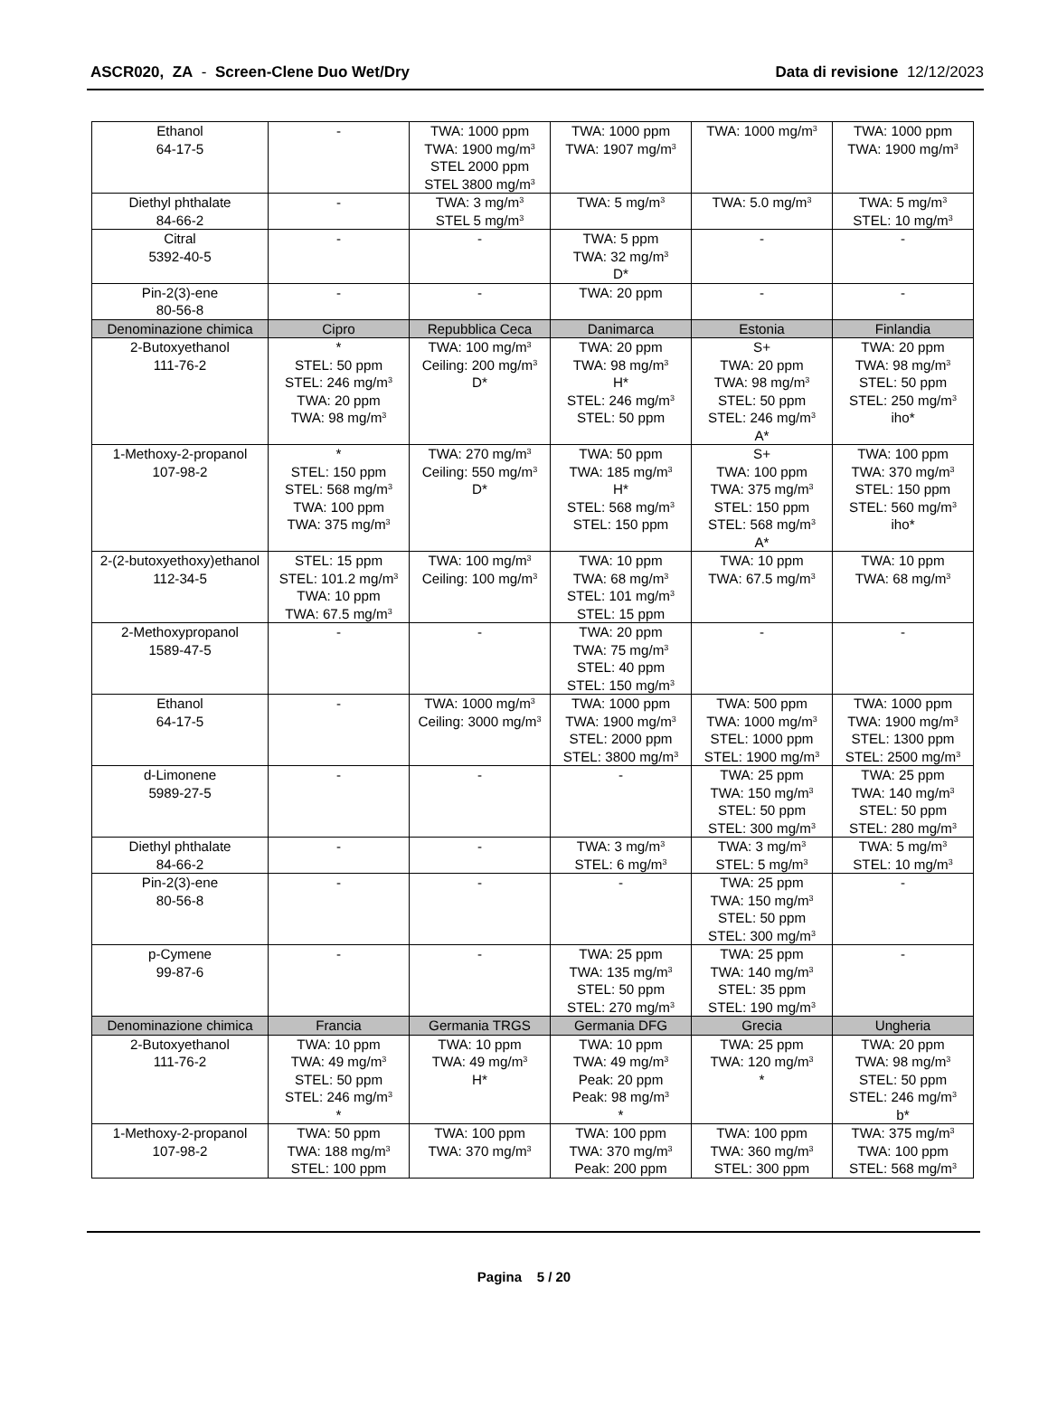ASCR020, ZA - Screen-Clene Duo Wet/Dry Data di revisione 12/12/2023
| Ethanol 64-17-5 | - | TWA: 1000 ppm TWA: 1900 mg/m<sup>3</sup> STEL 2000 ppm STEL 3800 mg/m<sup>3</sup> | TWA: 1000 ppm TWA: 1907 mg/m<sup>3</sup> | TWA: 1000 mg/m<sup>3</sup> | TWA: 1000 ppm TWA: 1900 mg/m<sup>3</sup> |
| Diethyl phthalate 84-66-2 | - | TWA: 3 mg/m<sup>3</sup> STEL 5 mg/m<sup>3</sup> | TWA: 5 mg/m<sup>3</sup> | TWA: 5.0 mg/m<sup>3</sup> | TWA: 5 mg/m<sup>3</sup> STEL: 10 mg/m<sup>3</sup> |
| Citral 5392-40-5 | - | - | TWA: 5 ppm TWA: 32 mg/m<sup>3</sup> D* | - | - |
| Pin-2(3)-ene 80-56-8 | - | - | TWA: 20 ppm | - | - |
| Denominazione chimica | Cipro | Repubblica Ceca | Danimarca | Estonia | Finlandia |
| 2-Butoxyethanol 111-76-2 | * STEL: 50 ppm STEL: 246 mg/m<sup>3</sup> TWA: 20 ppm TWA: 98 mg/m<sup>3</sup> | TWA: 100 mg/m<sup>3</sup> Ceiling: 200 mg/m<sup>3</sup> D* | TWA: 20 ppm TWA: 98 mg/m<sup>3</sup> H* STEL: 246 mg/m<sup>3</sup> STEL: 50 ppm | S+ TWA: 20 ppm TWA: 98 mg/m<sup>3</sup> STEL: 50 ppm STEL: 246 mg/m<sup>3</sup> A* | TWA: 20 ppm TWA: 98 mg/m<sup>3</sup> STEL: 50 ppm STEL: 250 mg/m<sup>3</sup> iho* |
| 1-Methoxy-2-propanol 107-98-2 | * STEL: 150 ppm STEL: 568 mg/m<sup>3</sup> TWA: 100 ppm TWA: 375 mg/m<sup>3</sup> | TWA: 270 mg/m<sup>3</sup> Ceiling: 550 mg/m<sup>3</sup> D* | TWA: 50 ppm TWA: 185 mg/m<sup>3</sup> H* STEL: 568 mg/m<sup>3</sup> STEL: 150 ppm | S+ TWA: 100 ppm TWA: 375 mg/m<sup>3</sup> STEL: 150 ppm STEL: 568 mg/m<sup>3</sup> A* | TWA: 100 ppm TWA: 370 mg/m<sup>3</sup> STEL: 150 ppm STEL: 560 mg/m<sup>3</sup> iho* |
| 2-(2-butoxyethoxy)ethanol 112-34-5 | STEL: 15 ppm STEL: 101.2 mg/m<sup>3</sup> TWA: 10 ppm TWA: 67.5 mg/m<sup>3</sup> | TWA: 100 mg/m<sup>3</sup> Ceiling: 100 mg/m<sup>3</sup> | TWA: 10 ppm TWA: 68 mg/m<sup>3</sup> STEL: 101 mg/m<sup>3</sup> STEL: 15 ppm | TWA: 10 ppm TWA: 67.5 mg/m<sup>3</sup> | TWA: 10 ppm TWA: 68 mg/m<sup>3</sup> |
| 2-Methoxypropanol 1589-47-5 | - | - | TWA: 20 ppm TWA: 75 mg/m<sup>3</sup> STEL: 40 ppm STEL: 150 mg/m<sup>3</sup> | - | - |
| Ethanol 64-17-5 | - | TWA: 1000 mg/m<sup>3</sup> Ceiling: 3000 mg/m<sup>3</sup> | TWA: 1000 ppm TWA: 1900 mg/m<sup>3</sup> STEL: 2000 ppm STEL: 3800 mg/m<sup>3</sup> | TWA: 500 ppm TWA: 1000 mg/m<sup>3</sup> STEL: 1000 ppm STEL: 1900 mg/m<sup>3</sup> | TWA: 1000 ppm TWA: 1900 mg/m<sup>3</sup> STEL: 1300 ppm STEL: 2500 mg/m<sup>3</sup> |
| d-Limonene 5989-27-5 | - | - | - | TWA: 25 ppm TWA: 150 mg/m<sup>3</sup> STEL: 50 ppm STEL: 300 mg/m<sup>3</sup> | TWA: 25 ppm TWA: 140 mg/m<sup>3</sup> STEL: 50 ppm STEL: 280 mg/m<sup>3</sup> |
| Diethyl phthalate 84-66-2 | - | - | TWA: 3 mg/m<sup>3</sup> STEL: 6 mg/m<sup>3</sup> | TWA: 3 mg/m<sup>3</sup> STEL: 5 mg/m<sup>3</sup> | TWA: 5 mg/m<sup>3</sup> STEL: 10 mg/m<sup>3</sup> |
| Pin-2(3)-ene 80-56-8 | - | - | - | TWA: 25 ppm TWA: 150 mg/m<sup>3</sup> STEL: 50 ppm STEL: 300 mg/m<sup>3</sup> | - |
| p-Cymene 99-87-6 | - | - | TWA: 25 ppm TWA: 135 mg/m<sup>3</sup> STEL: 50 ppm STEL: 270 mg/m<sup>3</sup> | TWA: 25 ppm TWA: 140 mg/m<sup>3</sup> STEL: 35 ppm STEL: 190 mg/m<sup>3</sup> | - |
| Denominazione chimica | Francia | Germania TRGS | Germania DFG | Grecia | Ungheria |
| 2-Butoxyethanol 111-76-2 | TWA: 10 ppm TWA: 49 mg/m<sup>3</sup> STEL: 50 ppm STEL: 246 mg/m<sup>3</sup> * | TWA: 10 ppm TWA: 49 mg/m<sup>3</sup> H* | TWA: 10 ppm TWA: 49 mg/m<sup>3</sup> Peak: 20 ppm Peak: 98 mg/m<sup>3</sup> * | TWA: 25 ppm TWA: 120 mg/m<sup>3</sup> * | TWA: 20 ppm TWA: 98 mg/m<sup>3</sup> STEL: 50 ppm STEL: 246 mg/m<sup>3</sup> b* |
| 1-Methoxy-2-propanol 107-98-2 | TWA: 50 ppm TWA: 188 mg/m<sup>3</sup> STEL: 100 ppm | TWA: 100 ppm TWA: 370 mg/m<sup>3</sup> | TWA: 100 ppm TWA: 370 mg/m<sup>3</sup> Peak: 200 ppm | TWA: 100 ppm TWA: 360 mg/m<sup>3</sup> STEL: 300 ppm | TWA: 375 mg/m<sup>3</sup> TWA: 100 ppm STEL: 568 mg/m<sup>3</sup> |
Pagina 5 / 20